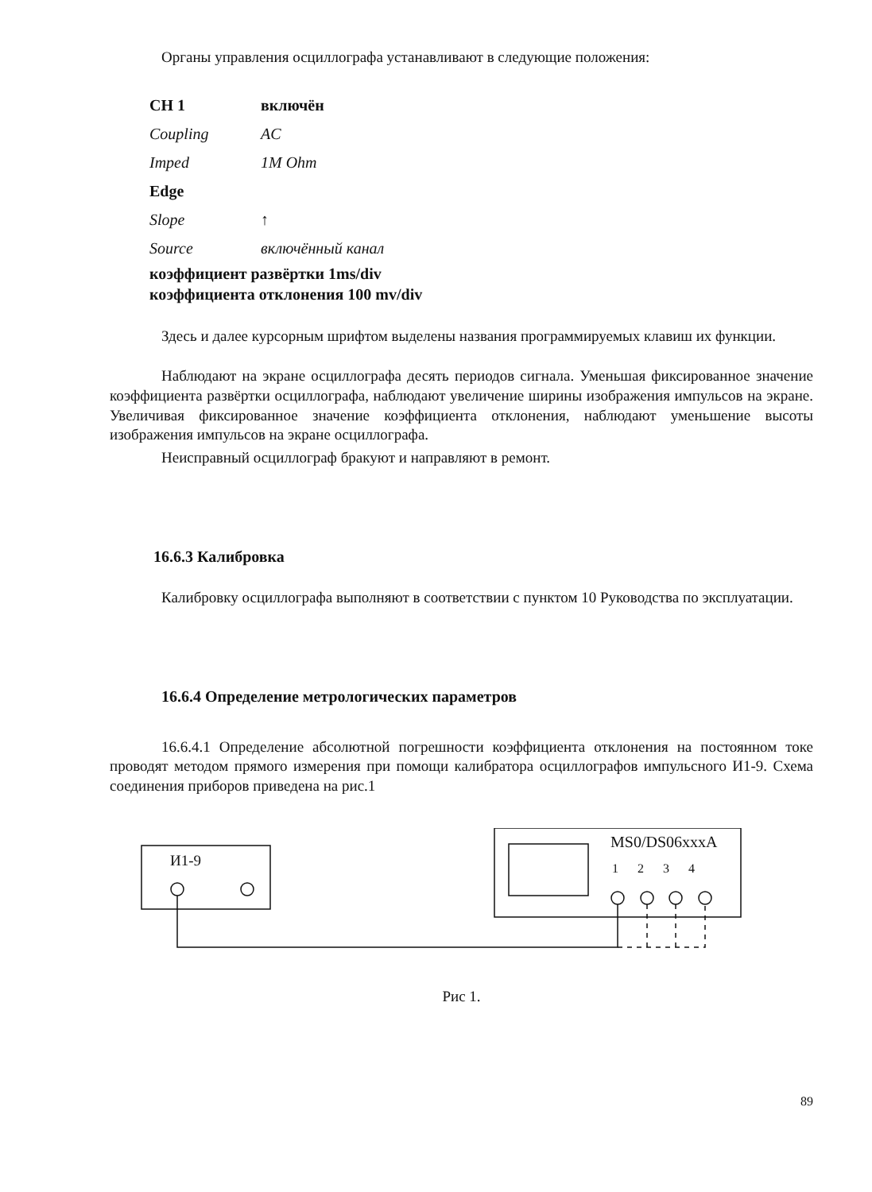Органы управления осциллографа устанавливают в следующие положения:
| CH 1 | включён |
| Coupling | AC |
| Imped | 1M Ohm |
| Edge | |
| Slope | ↑ |
| Source | включённый канал |
коэффициент развёртки 1ms/div
коэффициента отклонения 100 mv/div
Здесь и далее курсорным шрифтом выделены названия программируемых клавиш их функции.
Наблюдают на экране осциллографа десять периодов сигнала. Уменьшая фиксированное значение коэффициента развёртки осциллографа, наблюдают увеличение ширины изображения импульсов на экране. Увеличивая фиксированное значение коэффициента отклонения, наблюдают уменьшение высоты изображения импульсов на экране осциллографа.
Неисправный осциллограф бракуют и направляют в ремонт.
16.6.3 Калибровка
Калибровку осциллографа выполняют в соответствии с пунктом 10 Руководства по эксплуатации.
16.6.4 Определение метрологических параметров
16.6.4.1 Определение абсолютной погрешности коэффициента отклонения на постоянном токе проводят методом прямого измерения при помощи калибратора осциллографов импульсного И1-9. Схема соединения приборов приведена на рис.1
И1-9
MS0/DS06xxxA
1 2 3 4
Рис 1.
89